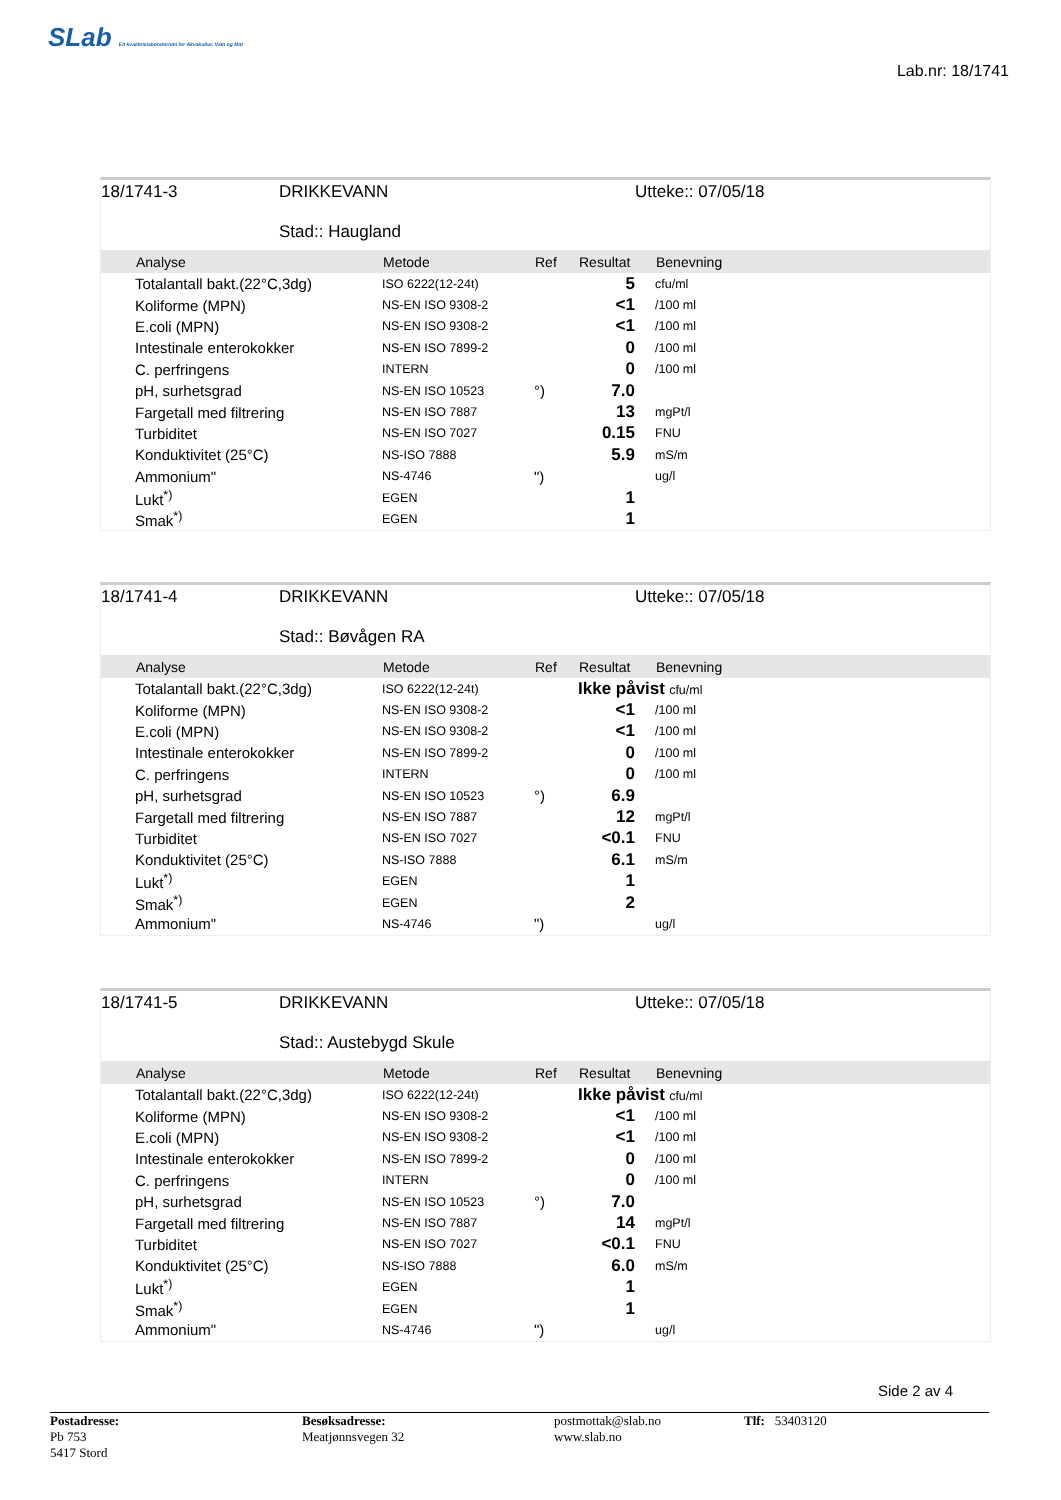SLab Eit kvalitetslaboratorium for Akvakultur, Vatn og Mat
Lab.nr: 18/1741
18/1741-3 DRIKKEVANN
Stad:: Haugland
Utteke:: 07/05/18
| | Analyse | Metode | Ref | Resultat | Benevning |
| --- | --- | --- | --- | --- | --- |
| | Totalantall bakt.(22°C,3dg) | ISO 6222(12-24t) | | 5 | cfu/ml |
| | Koliforme (MPN) | NS-EN ISO 9308-2 | | <1 | /100 ml |
| | E.coli (MPN) | NS-EN ISO 9308-2 | | <1 | /100 ml |
| | Intestinale enterokokker | NS-EN ISO 7899-2 | | 0 | /100 ml |
| | C. perfringens | INTERN | | 0 | /100 ml |
| | pH, surhetsgrad | NS-EN ISO 10523 | °) | 7.0 | |
| | Fargetall med filtrering | NS-EN ISO 7887 | | 13 | mgPt/l |
| | Turbiditet | NS-EN ISO 7027 | | 0.15 | FNU |
| | Konduktivitet (25°C) | NS-ISO 7888 | | 5.9 | mS/m |
| | Ammonium" | NS-4746 | ") | | ug/l |
| | Lukt<sup>*)</sup> | EGEN | | 1 | |
| | Smak<sup>*)</sup> | EGEN | | 1 | |
18/1741-4 DRIKKEVANN
Stad:: Bøvågen RA
Utteke:: 07/05/18
| | Analyse | Metode | Ref | Resultat | Benevning |
| --- | --- | --- | --- | --- | --- |
| | Totalantall bakt.(22°C,3dg) | ISO 6222(12-24t) | | Ikke påvist cfu/ml | |
| | Koliforme (MPN) | NS-EN ISO 9308-2 | | <1 | /100 ml |
| | E.coli (MPN) | NS-EN ISO 9308-2 | | <1 | /100 ml |
| | Intestinale enterokokker | NS-EN ISO 7899-2 | | 0 | /100 ml |
| | C. perfringens | INTERN | | 0 | /100 ml |
| | pH, surhetsgrad | NS-EN ISO 10523 | °) | 6.9 | |
| | Fargetall med filtrering | NS-EN ISO 7887 | | 12 | mgPt/l |
| | Turbiditet | NS-EN ISO 7027 | | <0.1 | FNU |
| | Konduktivitet (25°C) | NS-ISO 7888 | | 6.1 | mS/m |
| | Lukt<sup>*)</sup> | EGEN | | 1 | |
| | Smak<sup>*)</sup> | EGEN | | 2 | |
| | Ammonium" | NS-4746 | ") | | ug/l |
18/1741-5 DRIKKEVANN
Stad:: Austebygd Skule
Utteke:: 07/05/18
| | Analyse | Metode | Ref | Resultat | Benevning |
| --- | --- | --- | --- | --- | --- |
| | Totalantall bakt.(22°C,3dg) | ISO 6222(12-24t) | | Ikke påvist cfu/ml | |
| | Koliforme (MPN) | NS-EN ISO 9308-2 | | <1 | /100 ml |
| | E.coli (MPN) | NS-EN ISO 9308-2 | | <1 | /100 ml |
| | Intestinale enterokokker | NS-EN ISO 7899-2 | | 0 | /100 ml |
| | C. perfringens | INTERN | | 0 | /100 ml |
| | pH, surhetsgrad | NS-EN ISO 10523 | °) | 7.0 | |
| | Fargetall med filtrering | NS-EN ISO 7887 | | 14 | mgPt/l |
| | Turbiditet | NS-EN ISO 7027 | | <0.1 | FNU |
| | Konduktivitet (25°C) | NS-ISO 7888 | | 6.0 | mS/m |
| | Lukt<sup>*)</sup> | EGEN | | 1 | |
| | Smak<sup>*)</sup> | EGEN | | 1 | |
| | Ammonium" | NS-4746 | ") | | ug/l |
Side 2 av 4
Postadresse:
Pb 753
5417 Stord
Besøksadresse:
Meatjønnsvegen 32
postmottak@slab.no
www.slab.no
Tlf: 53403120